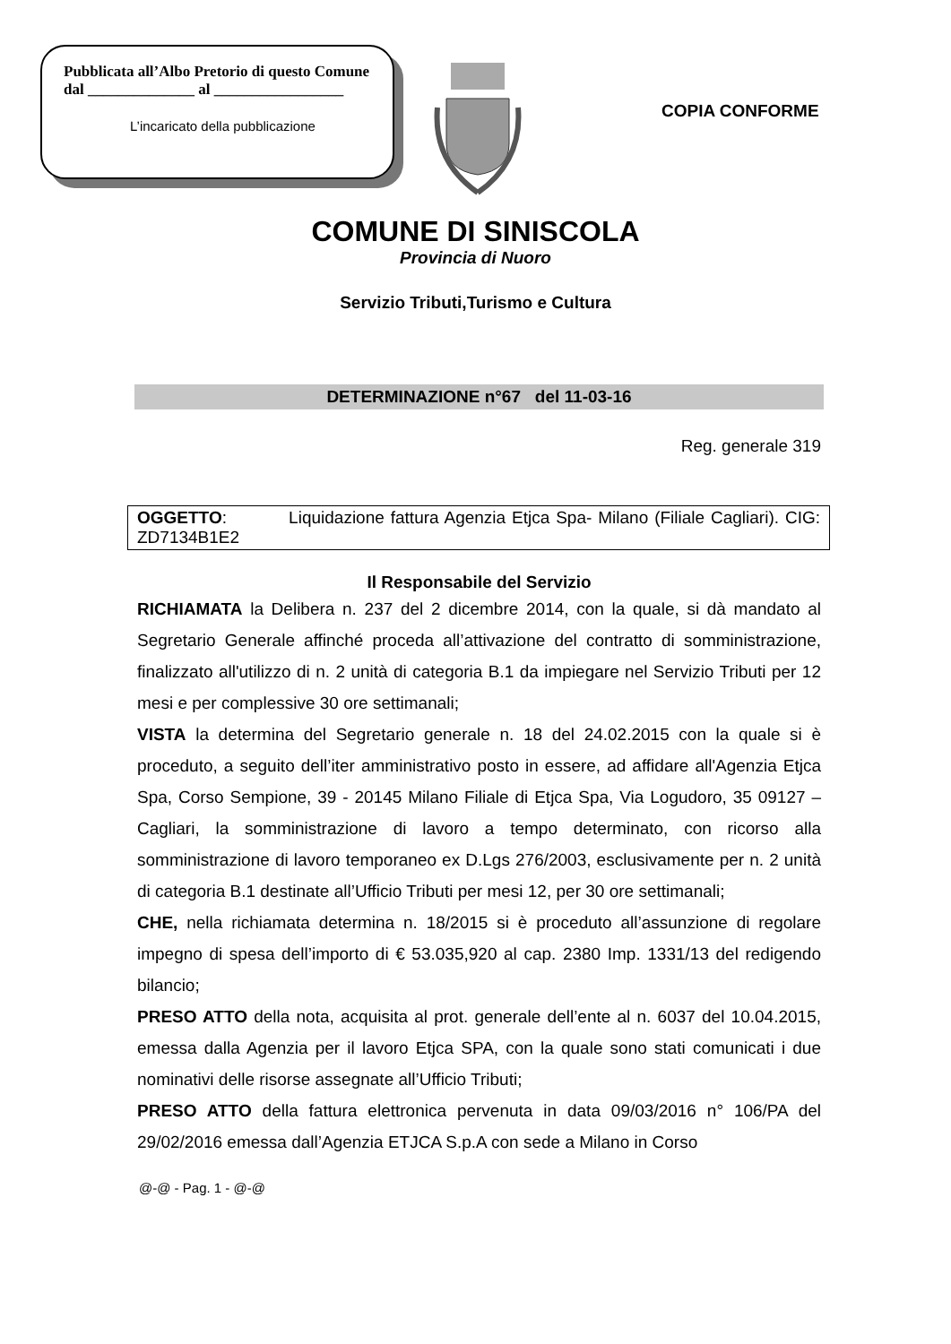Pubblicata all’Albo Pretorio di questo Comune
dal ______________ al _________________
L’incaricato della pubblicazione
COPIA CONFORME
COMUNE DI SINISCOLA
Provincia di Nuoro
Servizio Tributi,Turismo e Cultura
DETERMINAZIONE n°67 del 11-03-16
Reg. generale 319
OGGETTO: Liquidazione fattura Agenzia Etjca Spa- Milano (Filiale Cagliari). CIG: ZD7134B1E2
Il Responsabile del Servizio
RICHIAMATA la Delibera n. 237 del 2 dicembre 2014, con la quale, si dà mandato al Segretario Generale affinché proceda all’attivazione del contratto di somministrazione, finalizzato all'utilizzo di n. 2 unità di categoria B.1 da impiegare nel Servizio Tributi per 12 mesi e per complessive 30 ore settimanali;
VISTA la determina del Segretario generale n. 18 del 24.02.2015 con la quale si è proceduto, a seguito dell’iter amministrativo posto in essere, ad affidare all'Agenzia Etjca Spa, Corso Sempione, 39 - 20145 Milano Filiale di Etjca Spa, Via Logudoro, 35 09127 – Cagliari, la somministrazione di lavoro a tempo determinato, con ricorso alla somministrazione di lavoro temporaneo ex D.Lgs 276/2003, esclusivamente per n. 2 unità di categoria B.1 destinate all’Ufficio Tributi per mesi 12, per 30 ore settimanali;
CHE, nella richiamata determina n. 18/2015 si è proceduto all’assunzione di regolare impegno di spesa dell’importo di € 53.035,920 al cap. 2380 Imp. 1331/13 del redigendo bilancio;
PRESO ATTO della nota, acquisita al prot. generale dell’ente al n. 6037 del 10.04.2015, emessa dalla Agenzia per il lavoro Etjca SPA, con la quale sono stati comunicati i due nominativi delle risorse assegnate all’Ufficio Tributi;
PRESO ATTO della fattura elettronica pervenuta in data 09/03/2016 n° 106/PA del 29/02/2016 emessa dall’Agenzia ETJCA S.p.A con sede a Milano in Corso
@-@ - Pag. 1 - @-@